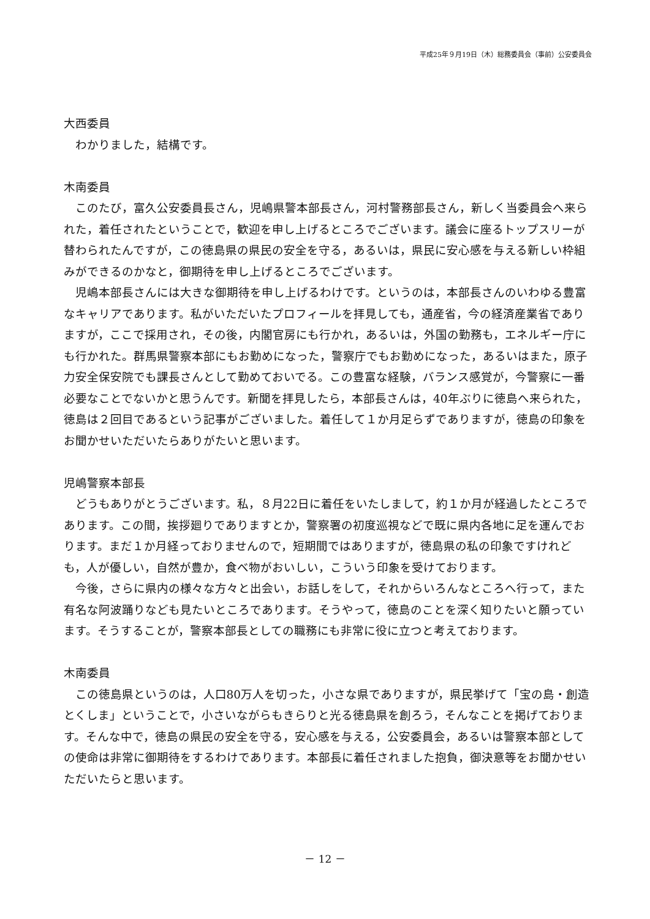平成25年９月19日（木）総務委員会（事前）公安委員会
大西委員
わかりました，結構です。
木南委員
このたび，富久公安委員長さん，児嶋県警本部長さん，河村警務部長さん，新しく当委員会へ来られた，着任されたということで，歓迎を申し上げるところでございます。議会に座るトップスリーが替わられたんですが，この徳島県の県民の安全を守る，あるいは，県民に安心感を与える新しい枠組みができるのかなと，御期待を申し上げるところでございます。
児嶋本部長さんには大きな御期待を申し上げるわけです。というのは，本部長さんのいわゆる豊富なキャリアであります。私がいただいたプロフィールを拝見しても，通産省，今の経済産業省でありますが，ここで採用され，その後，内閣官房にも行かれ，あるいは，外国の勤務も，エネルギー庁にも行かれた。群馬県警察本部にもお勤めになった，警察庁でもお勤めになった，あるいはまた，原子力安全保安院でも課長さんとして勤めておいでる。この豊富な経験，バランス感覚が，今警察に一番必要なことでないかと思うんです。新聞を拝見したら，本部長さんは，40年ぶりに徳島へ来られた，徳島は２回目であるという記事がございました。着任して１か月足らずでありますが，徳島の印象をお聞かせいただいたらありがたいと思います。
児嶋警察本部長
どうもありがとうございます。私，８月22日に着任をいたしまして，約１か月が経過したところであります。この間，挨拶廻りでありますとか，警察署の初度巡視などで既に県内各地に足を運んでおります。まだ１か月経っておりませんので，短期間ではありますが，徳島県の私の印象ですけれども，人が優しい，自然が豊か，食べ物がおいしい，こういう印象を受けております。
今後，さらに県内の様々な方々と出会い，お話しをして，それからいろんなところへ行って，また有名な阿波踊りなども見たいところであります。そうやって，徳島のことを深く知りたいと願っています。そうすることが，警察本部長としての職務にも非常に役に立つと考えております。
木南委員
この徳島県というのは，人口80万人を切った，小さな県でありますが，県民挙げて「宝の島・創造とくしま」ということで，小さいながらもきらりと光る徳島県を創ろう，そんなことを掲げております。そんな中で，徳島の県民の安全を守る，安心感を与える，公安委員会，あるいは警察本部としての使命は非常に御期待をするわけであります。本部長に着任されました抱負，御決意等をお聞かせいただいたらと思います。
－ 12 －